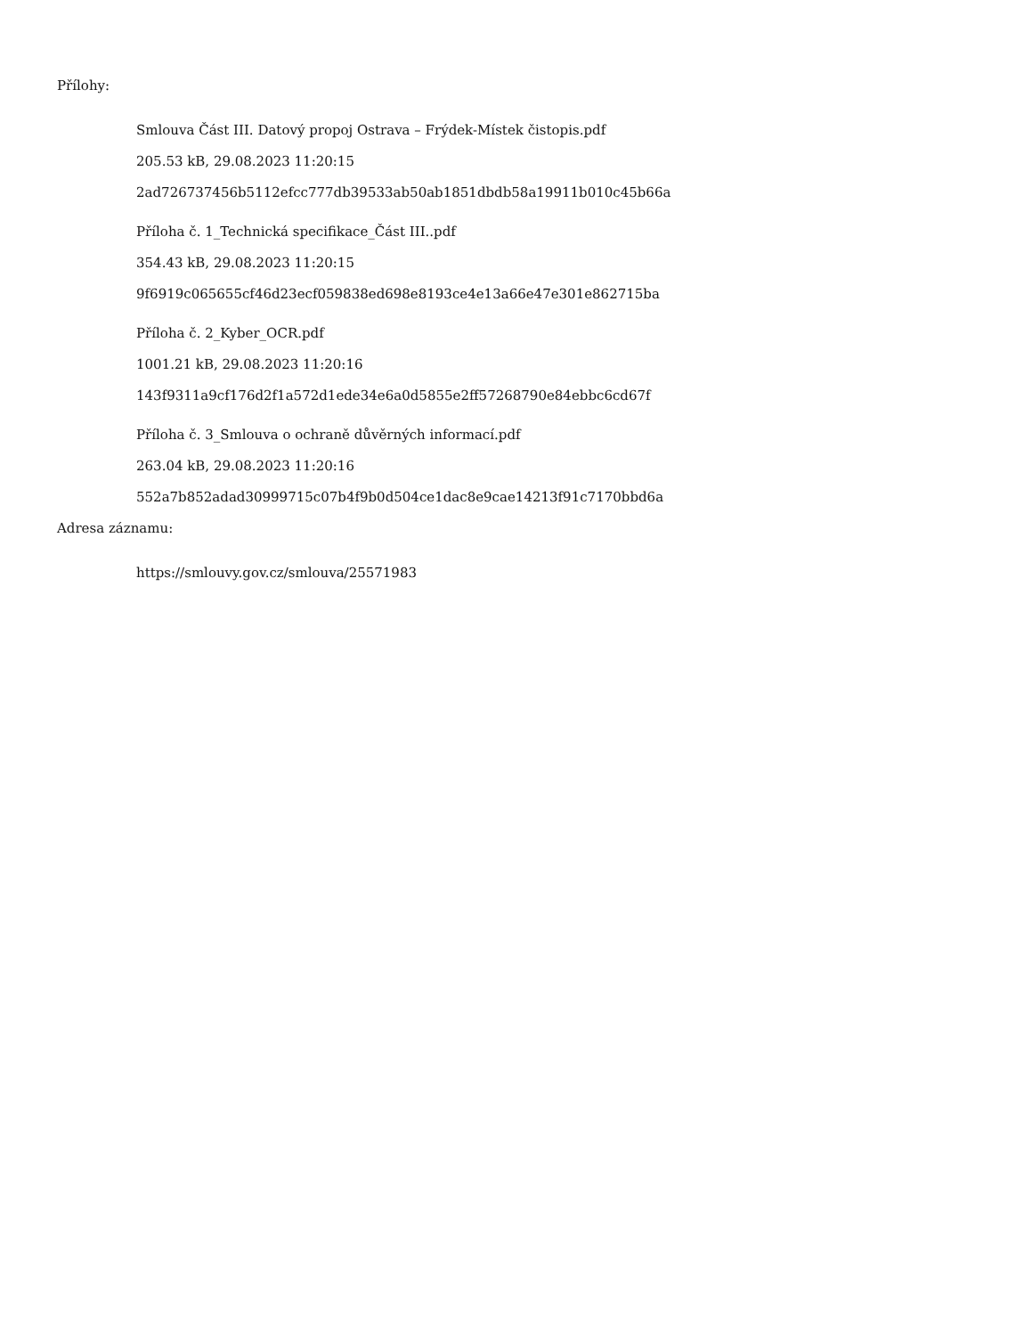Přílohy:
Smlouva Část III. Datový propoj Ostrava – Frýdek-Místek čistopis.pdf
205.53 kB, 29.08.2023 11:20:15
2ad726737456b5112efcc777db39533ab50ab1851dbdb58a19911b010c45b66a
Příloha č. 1_Technická specifikace_Část III..pdf
354.43 kB, 29.08.2023 11:20:15
9f6919c065655cf46d23ecf059838ed698e8193ce4e13a66e47e301e862715ba
Příloha č. 2_Kyber_OCR.pdf
1001.21 kB, 29.08.2023 11:20:16
143f9311a9cf176d2f1a572d1ede34e6a0d5855e2ff57268790e84ebbc6cd67f
Příloha č. 3_Smlouva o ochraně důvěrných informací.pdf
263.04 kB, 29.08.2023 11:20:16
552a7b852adad30999715c07b4f9b0d504ce1dac8e9cae14213f91c7170bbd6a
Adresa záznamu:
https://smlouvy.gov.cz/smlouva/25571983